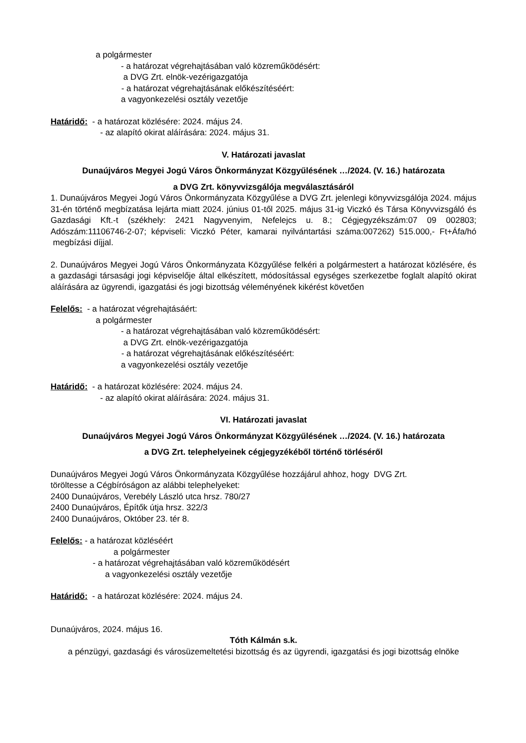a polgármester
- a határozat végrehajtásában való közreműködésért:
a DVG Zrt. elnök-vezérigazgatója
- a határozat végrehajtásának előkészítéséért:
a vagyonkezelési osztály vezetője
Határidő: - a határozat közlésére: 2024. május 24.
- az alapító okirat aláírására: 2024. május 31.
V. Határozati javaslat
Dunaújváros Megyei Jogú Város Önkormányzat Közgyűlésének …/2024. (V. 16.) határozata
a DVG Zrt. könyvvizsgálója megválasztásáról
1. Dunaújváros Megyei Jogú Város Önkormányzata Közgyűlése a DVG Zrt. jelenlegi könyvvizsgálója 2024. május 31-én történő megbízatása lejárta miatt 2024. június 01-től 2025. május 31-ig Viczkó és Társa Könyvvizsgáló és Gazdasági Kft.-t (székhely: 2421 Nagyvenyim, Nefelejcs u. 8.; Cégjegyzékszám:07 09 002803; Adószám:11106746-2-07; képviseli: Viczkó Péter, kamarai nyilvántartási száma:007262) 515.000,- Ft+Áfa/hó megbízási díjjal.
2. Dunaújváros Megyei Jogú Város Önkormányzata Közgyűlése felkéri a polgármestert a határozat közlésére, és a gazdasági társasági jogi képviselője által elkészített, módosítással egységes szerkezetbe foglalt alapító okirat aláírására az ügyrendi, igazgatási és jogi bizottság véleményének kikérést követően
Felelős: - a határozat végrehajtásáért:
a polgármester
- a határozat végrehajtásában való közreműködésért:
a DVG Zrt. elnök-vezérigazgatója
- a határozat végrehajtásának előkészítéséért:
a vagyonkezelési osztály vezetője
Határidő: - a határozat közlésére: 2024. május 24.
- az alapító okirat aláírására: 2024. május 31.
VI. Határozati javaslat
Dunaújváros Megyei Jogú Város Önkormányzat Közgyűlésének …/2024. (V. 16.) határozata
a DVG Zrt. telephelyeinek cégjegyzékéből történő törléséről
Dunaújváros Megyei Jogú Város Önkormányzata Közgyűlése hozzájárul ahhoz, hogy DVG Zrt.
töröltesse a Cégbíróságon az alábbi telephelyeket:
2400 Dunaújváros, Verebély László utca hrsz. 780/27
2400 Dunaújváros, Építők útja hrsz. 322/3
2400 Dunaújváros, Október 23. tér 8.
Felelős: - a határozat közléséért
a polgármester
- a határozat végrehajtásában való közreműködésért
a vagyonkezelési osztály vezetője
Határidő: - a határozat közlésére: 2024. május 24.
Dunaújváros, 2024. május 16.
Tóth Kálmán s.k.
a pénzügyi, gazdasági és városüzemeltetési bizottság és az ügyrendi, igazgatási és jogi bizottság elnöke